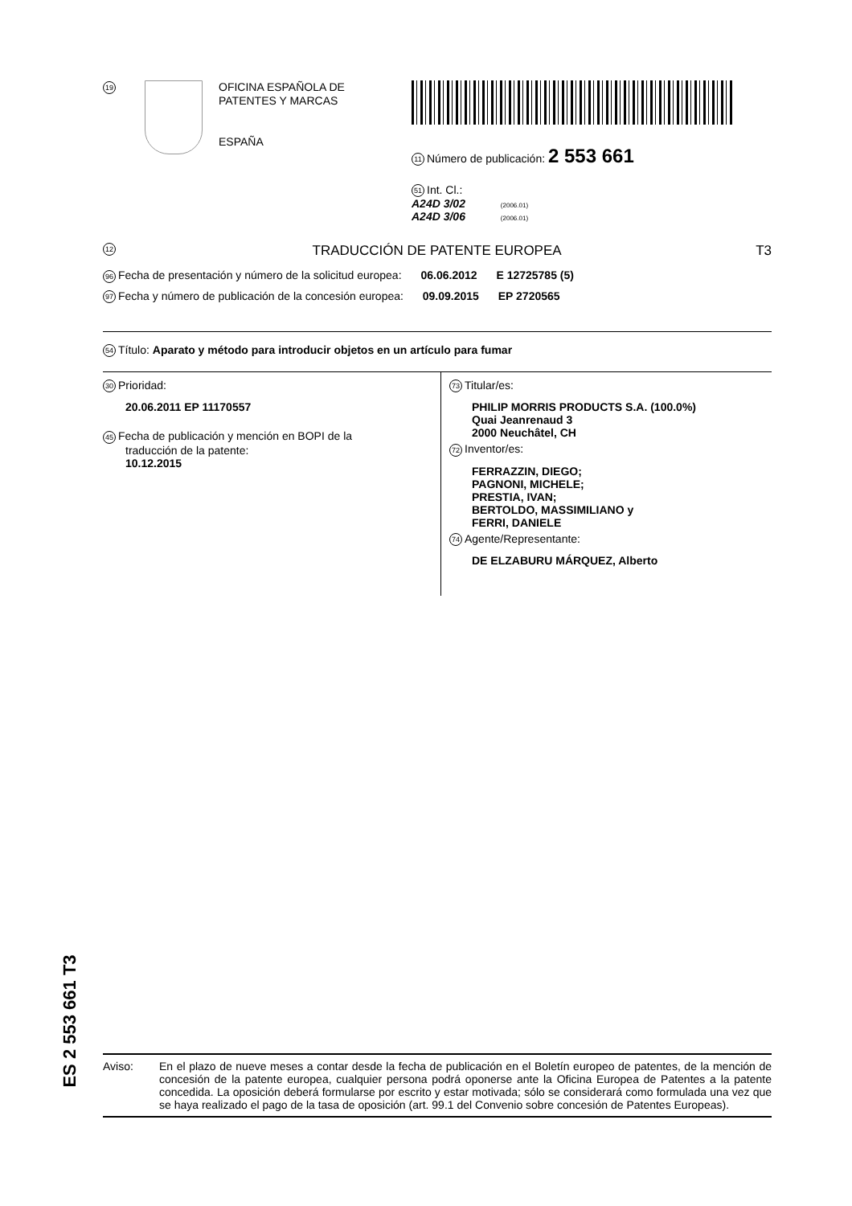19
OFICINA ESPAÑOLA DE
PATENTES Y MARCAS
ESPAÑA
11 Número de publicación: 2 553 661
51 Int. Cl.:
A24D 3/02 (2006.01)
A24D 3/06 (2006.01)
12 TRADUCCIÓN DE PATENTE EUROPEA T3
96 Fecha de presentación y número de la solicitud europea: 06.06.2012 E 12725785 (5)
97 Fecha y número de publicación de la concesión europea: 09.09.2015 EP 2720565
54 Título: Aparato y método para introducir objetos en un artículo para fumar
30 Prioridad:
20.06.2011 EP 11170557
45 Fecha de publicación y mención en BOPI de la
traducción de la patente:
10.12.2015
73 Titular/es:
PHILIP MORRIS PRODUCTS S.A. (100.0%)
Quai Jeanrenaud 3
2000 Neuchâtel, CH
72 Inventor/es:
FERRAZZIN, DIEGO;
PAGNONI, MICHELE;
PRESTIA, IVAN;
BERTOLDO, MASSIMILIANO y
FERRI, DANIELE
74 Agente/Representante:
DE ELZABURU MÁRQUEZ, Alberto
ES 2 553 661 T3
Aviso: En el plazo de nueve meses a contar desde la fecha de publicación en el Boletín europeo de patentes, de la mención de concesión de la patente europea, cualquier persona podrá oponerse ante la Oficina Europea de Patentes a la patente concedida. La oposición deberá formularse por escrito y estar motivada; sólo se considerará como formulada una vez que se haya realizado el pago de la tasa de oposición (art. 99.1 del Convenio sobre concesión de Patentes Europeas).